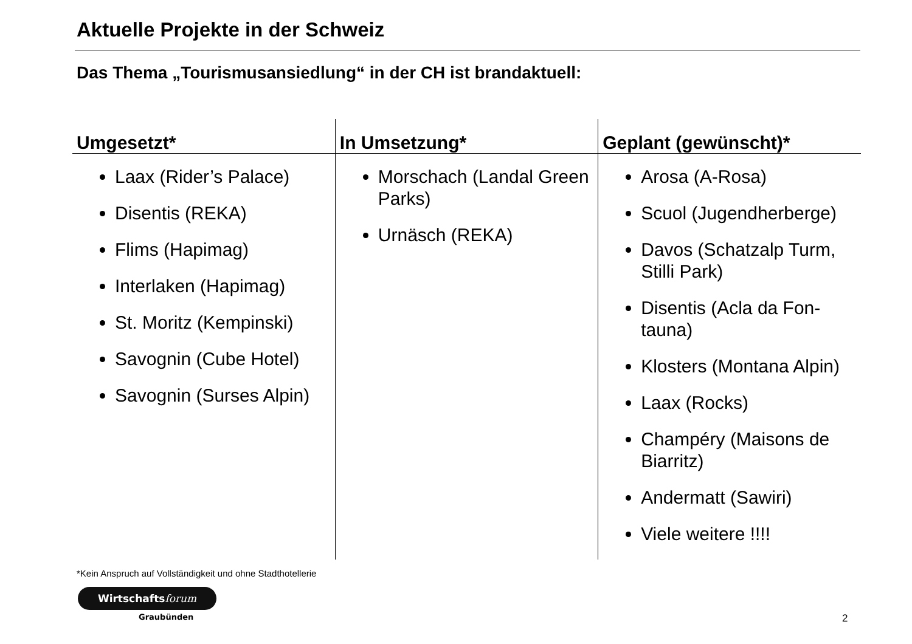Aktuelle Projekte in der Schweiz
Das Thema „Tourismusansiedlung“ in der CH ist brandaktuell:
| Umgesetzt* | In Umsetzung* | Geplant (gewünscht)* |
| --- | --- | --- |
| Laax (Rider’s Palace) Disentis (REKA) Flims (Hapimag) Interlaken (Hapimag) St. Moritz (Kempinski) Savognin (Cube Hotel) Savognin (Surses Alpin) | Morschach (Landal Green Parks) Urnäsch (REKA) | Arosa (A-Rosa) Scuol (Jugendherberge) Davos (Schatzalp Turm, Stilli Park) Disentis (Acla da Fon-tauna) Klosters (Montana Alpin) Laax (Rocks) Champéry (Maisons de Biarritz) Andermatt (Sawiri) Viele weitere !!!! |
*Kein Anspruch auf Vollständigkeit und ohne Stadthotellerie
Wirtschaftsforum
Graubünden 2